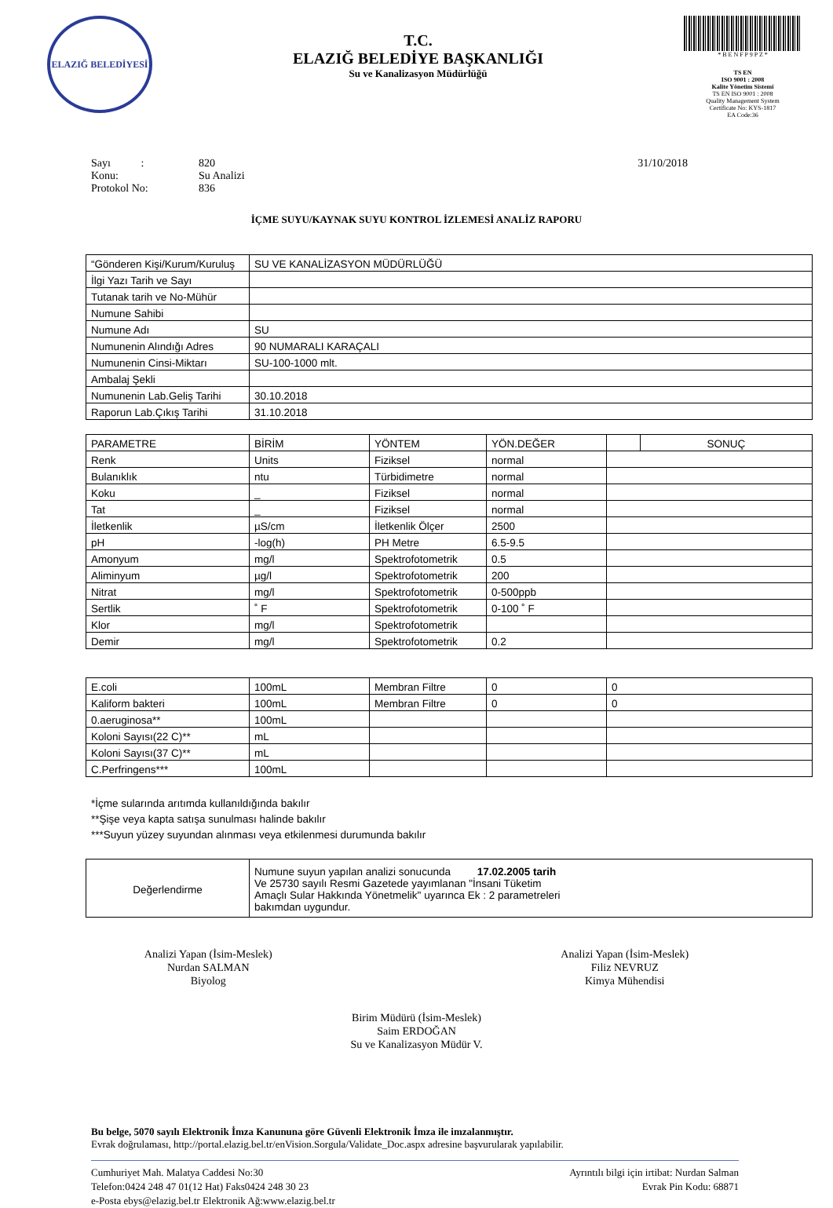ELAZIĞ BELEDİYESİ
T.C.
ELAZIĞ BELEDİYE BAŞKANLIĞI
Su ve Kanalizasyon Müdürlüğü
* B E N F P 9 P Z *
TS EN
ISO 9001 : 2008
Kalite Yönetim Sistemi
TS EN ISO 9001 : 2008
Quality Management System
Certificate No: KYS-1817
EA Code:36
Sayı : 820 31/10/2018
Konu: Su Analizi
Protokol No: 836
İÇME SUYU/KAYNAK SUYU KONTROL İZLEMESİ ANALİZ RAPORU
| “Gönderen Kişi/Kurum/Kuruluş | SU VE KANALİZASYON MÜDÜRLÜĞÜ |
| İlgi Yazı Tarih ve Sayı | |
| Tutanak tarih ve No-Mühür | |
| Numune Sahibi | |
| Numune Adı | SU |
| Numunenin Alındığı Adres | 90 NUMARALI KARAÇALI |
| Numunenin Cinsi-Miktarı | SU-100-1000 mlt. |
| Ambalaj Şekli | |
| Numunenin Lab.Geliş Tarihi | 30.10.2018 |
| Raporun Lab.Çıkış Tarihi | 31.10.2018 |
| PARAMETRE | BİRİM | YÖNTEM | YÖN.DEĞER | | SONUÇ |
| --- | --- | --- | --- | --- | --- |
| Renk | Units | Fiziksel | normal | | |
| Bulanıklık | ntu | Türbidimetre | normal | | |
| Koku | _ | Fiziksel | normal | | |
| Tat | _ | Fiziksel | normal | | |
| İletkenlik | µS/cm | İletkenlik Ölçer | 2500 | | |
| pH | -log(h) | PH Metre | 6.5-9.5 | | |
| Amonyum | mg/l | Spektrofotometrik | 0.5 | | |
| Aliminyum | µg/l | Spektrofotometrik | 200 | | |
| Nitrat | mg/l | Spektrofotometrik | 0-500ppb | | |
| Sertlik | ˚ F | Spektrofotometrik | 0-100 ˚ F | | |
| Klor | mg/l | Spektrofotometrik | | | |
| Demir | mg/l | Spektrofotometrik | 0.2 | | |
| E.coli | 100mL | Membran Filtre | 0 | 0 |
| Kaliform bakteri | 100mL | Membran Filtre | 0 | 0 |
| 0.aeruginosa** | 100mL | | | |
| Koloni Sayısı(22 C)** | mL | | | |
| Koloni Sayısı(37 C)** | mL | | | |
| C.Perfringens*** | 100mL | | | |
*İçme sularında arıtımda kullanıldığında bakılır
**Şişe veya kapta satışa sunulması halinde bakılır
***Suyun yüzey suyundan alınması veya etkilenmesi durumunda bakılır
| Değerlendirme | Numune suyun yapılan analizi sonucunda 17.02.2005 tarih Ve 25730 sayılı Resmi Gazetede yayımlanan "İnsani Tüketim Amaçlı Sular Hakkında Yönetmelik" uyarınca Ek : 2 parametreleri bakımdan uygundur. |
Analizi Yapan (İsim-Meslek)
Nurdan SALMAN
Biyolog
Analizi Yapan (İsim-Meslek)
Filiz NEVRUZ
Kimya Mühendisi
Birim Müdürü (İsim-Meslek)
Saim ERDOĞAN
Su ve Kanalizasyon Müdür V.
Bu belge, 5070 sayılı Elektronik İmza Kanununa göre Güvenli Elektronik İmza ile imzalanmıştır.
Evrak doğrulaması, http://portal.elazig.bel.tr/enVision.Sorgula/Validate_Doc.aspx adresine başvurularak yapılabilir.
Cumhuriyet Mah. Malatya Caddesi No:30
Telefon:0424 248 47 01(12 Hat) Faks0424 248 30 23
e-Posta ebys@elazig.bel.tr Elektronik Ağ:www.elazig.bel.tr
Ayrıntılı bilgi için irtibat: Nurdan Salman
Evrak Pin Kodu: 68871